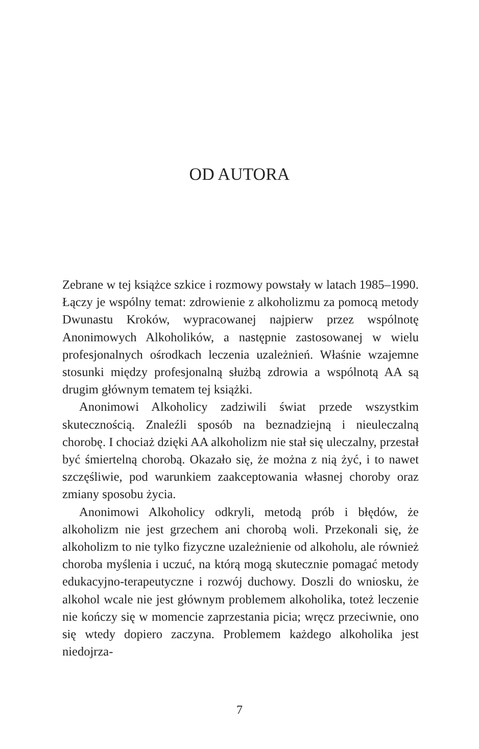OD AUTORA
Zebrane w tej książce szkice i rozmowy powstały w latach 1985–1990. Łączy je wspólny temat: zdrowienie z alkoholizmu za pomocą metody Dwunastu Kroków, wypracowanej najpierw przez wspólnotę Anonimowych Alkoholików, a następnie zastosowanej w wielu profesjonalnych ośrodkach leczenia uzależnień. Właśnie wzajemne stosunki między profesjonalną służbą zdrowia a wspólnotą AA są drugim głównym tematem tej książki.
Anonimowi Alkoholicy zadziwili świat przede wszystkim skutecznością. Znaleźli sposób na beznadziejną i nieuleczalną chorobę. I chociaż dzięki AA alkoholizm nie stał się uleczalny, przestał być śmiertelną chorobą. Okazało się, że można z nią żyć, i to nawet szczęśliwie, pod warunkiem zaakceptowania własnej choroby oraz zmiany sposobu życia.
Anonimowi Alkoholicy odkryli, metodą prób i błędów, że alkoholizm nie jest grzechem ani chorobą woli. Przekonali się, że alkoholizm to nie tylko fizyczne uzależnienie od alkoholu, ale również choroba myślenia i uczuć, na którą mogą skutecznie pomagać metody edukacyjno-terapeutyczne i rozwój duchowy. Doszli do wniosku, że alkohol wcale nie jest głównym problemem alkoholika, toteż leczenie nie kończy się w momencie zaprzestania picia; wręcz przeciwnie, ono się wtedy dopiero zaczyna. Problemem każdego alkoholika jest niedojrza-
7